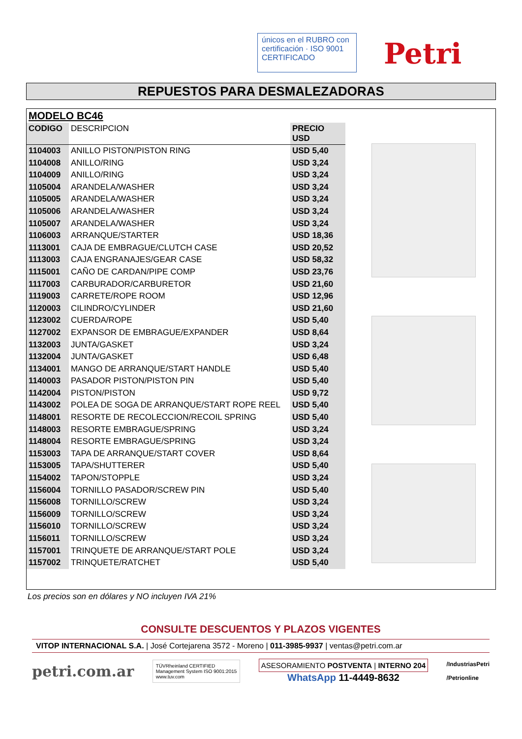únicos en el RUBRO con certificación · ISO 9001 CERTIFICADO
Petri
REPUESTOS PARA DESMALEZADORAS
MODELO BC46
| CODIGO | DESCRIPCION | PRECIO USD |
| --- | --- | --- |
| 1104003 | ANILLO PISTON/PISTON RING | USD 5,40 |
| 1104008 | ANILLO/RING | USD 3,24 |
| 1104009 | ANILLO/RING | USD 3,24 |
| 1105004 | ARANDELA/WASHER | USD 3,24 |
| 1105005 | ARANDELA/WASHER | USD 3,24 |
| 1105006 | ARANDELA/WASHER | USD 3,24 |
| 1105007 | ARANDELA/WASHER | USD 3,24 |
| 1106003 | ARRANQUE/STARTER | USD 18,36 |
| 1113001 | CAJA DE EMBRAGUE/CLUTCH CASE | USD 20,52 |
| 1113003 | CAJA ENGRANAJES/GEAR CASE | USD 58,32 |
| 1115001 | CAÑO DE CARDAN/PIPE COMP | USD 23,76 |
| 1117003 | CARBURADOR/CARBURETOR | USD 21,60 |
| 1119003 | CARRETE/ROPE ROOM | USD 12,96 |
| 1120003 | CILINDRO/CYLINDER | USD 21,60 |
| 1123002 | CUERDA/ROPE | USD 5,40 |
| 1127002 | EXPANSOR DE EMBRAGUE/EXPANDER | USD 8,64 |
| 1132003 | JUNTA/GASKET | USD 3,24 |
| 1132004 | JUNTA/GASKET | USD 6,48 |
| 1134001 | MANGO DE ARRANQUE/START HANDLE | USD 5,40 |
| 1140003 | PASADOR PISTON/PISTON PIN | USD 5,40 |
| 1142004 | PISTON/PISTON | USD 9,72 |
| 1143002 | POLEA DE SOGA DE ARRANQUE/START ROPE REEL | USD 5,40 |
| 1148001 | RESORTE DE RECOLECCION/RECOIL SPRING | USD 5,40 |
| 1148003 | RESORTE EMBRAGUE/SPRING | USD 3,24 |
| 1148004 | RESORTE EMBRAGUE/SPRING | USD 3,24 |
| 1153003 | TAPA DE ARRANQUE/START COVER | USD 8,64 |
| 1153005 | TAPA/SHUTTERER | USD 5,40 |
| 1154002 | TAPON/STOPPLE | USD 3,24 |
| 1156004 | TORNILLO PASADOR/SCREW PIN | USD 5,40 |
| 1156008 | TORNILLO/SCREW | USD 3,24 |
| 1156009 | TORNILLO/SCREW | USD 3,24 |
| 1156010 | TORNILLO/SCREW | USD 3,24 |
| 1156011 | TORNILLO/SCREW | USD 3,24 |
| 1157001 | TRINQUETE DE ARRANQUE/START POLE | USD 3,24 |
| 1157002 | TRINQUETE/RATCHET | USD 5,40 |
Los precios son en dólares y NO incluyen IVA 21%
CONSULTE DESCUENTOS Y PLAZOS VIGENTES
VITOP INTERNACIONAL S.A. | José Cortejarena 3572 - Moreno | 011-3985-9937 | ventas@petri.com.ar
petri.com.ar
TÜVRheinland CERTIFIED
Management System ISO 9001:2015
www.tuv.com
ASESORAMIENTO POSTVENTA | INTERNO 204
WhatsApp 11-4449-8632
/IndustriasPetri
/Petrionline